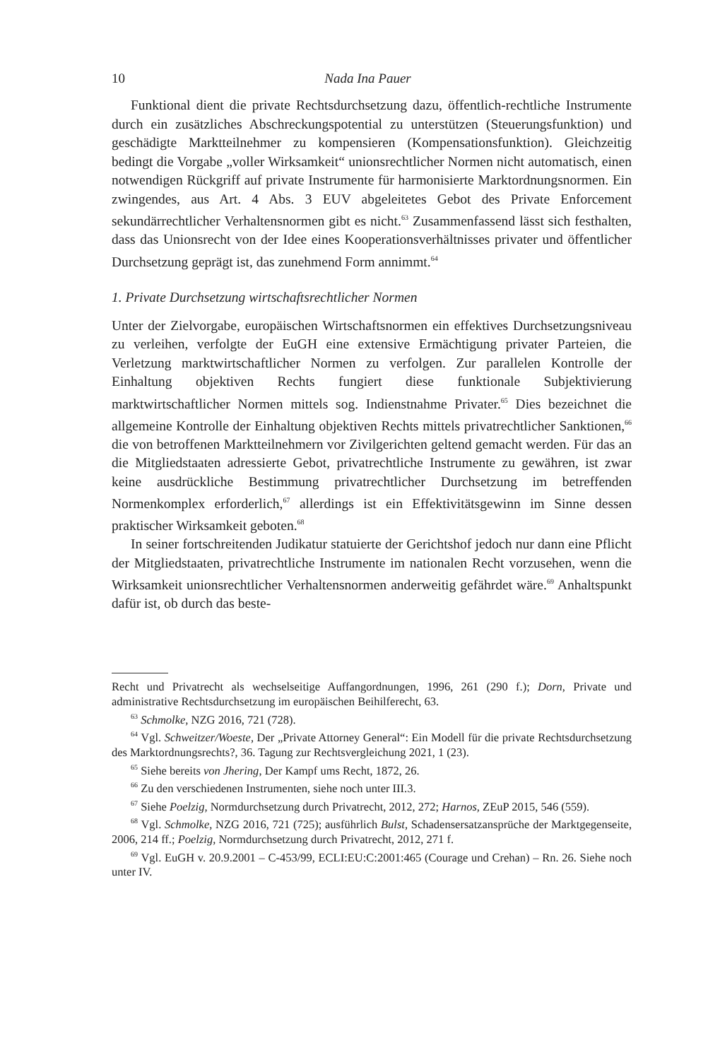10 Nada Ina Pauer
Funktional dient die private Rechtsdurchsetzung dazu, öffentlich-rechtliche Instrumente durch ein zusätzliches Abschreckungspotential zu unterstützen (Steuerungsfunktion) und geschädigte Marktteilnehmer zu kompensieren (Kompensationsfunktion). Gleichzeitig bedingt die Vorgabe „voller Wirksamkeit“ unionsrechtlicher Normen nicht automatisch, einen notwendigen Rückgriff auf private Instrumente für harmonisierte Marktordnungsnormen. Ein zwingendes, aus Art. 4 Abs. 3 EUV abgeleitetes Gebot des Private Enforcement sekundärrechtlicher Verhaltensnormen gibt es nicht.<sup>63</sup> Zusammenfassend lässt sich festhalten, dass das Unionsrecht von der Idee eines Kooperationsverhältnisses privater und öffentlicher Durchsetzung geprägt ist, das zunehmend Form annimmt.<sup>64</sup>
1. Private Durchsetzung wirtschaftsrechtlicher Normen
Unter der Zielvorgabe, europäischen Wirtschaftsnormen ein effektives Durchsetzungsniveau zu verleihen, verfolgte der EuGH eine extensive Ermächtigung privater Parteien, die Verletzung marktwirtschaftlicher Normen zu verfolgen. Zur parallelen Kontrolle der Einhaltung objektiven Rechts fungiert diese funktionale Subjektivierung marktwirtschaftlicher Normen mittels sog. Indienstnahme Privater.<sup>65</sup> Dies bezeichnet die allgemeine Kontrolle der Einhaltung objektiven Rechts mittels privatrechtlicher Sanktionen,<sup>66</sup> die von betroffenen Marktteilnehmern vor Zivilgerichten geltend gemacht werden. Für das an die Mitgliedstaaten adressierte Gebot, privatrechtliche Instrumente zu gewähren, ist zwar keine ausdrückliche Bestimmung privatrechtlicher Durchsetzung im betreffenden Normenkomplex erforderlich,<sup>67</sup> allerdings ist ein Effektivitätsgewinn im Sinne dessen praktischer Wirksamkeit geboten.<sup>68</sup>
In seiner fortschreitenden Judikatur statuierte der Gerichtshof jedoch nur dann eine Pflicht der Mitgliedstaaten, privatrechtliche Instrumente im nationalen Recht vorzusehen, wenn die Wirksamkeit unionsrechtlicher Verhaltensnormen anderweitig gefährdet wäre.<sup>69</sup> Anhaltspunkt dafür ist, ob durch das beste-
Recht und Privatrecht als wechselseitige Auffangordnungen, 1996, 261 (290 f.); Dorn, Private und administrative Rechtsdurchsetzung im europäischen Beihilferecht, 63.
<sup>63</sup> Schmolke, NZG 2016, 721 (728).
<sup>64</sup> Vgl. Schweitzer/Woeste, Der „Private Attorney General“: Ein Modell für die private Rechtsdurchsetzung des Marktordnungsrechts?, 36. Tagung zur Rechtsvergleichung 2021, 1 (23).
<sup>65</sup> Siehe bereits von Jhering, Der Kampf ums Recht, 1872, 26.
<sup>66</sup> Zu den verschiedenen Instrumenten, siehe noch unter III.3.
<sup>67</sup> Siehe Poelzig, Normdurchsetzung durch Privatrecht, 2012, 272; Harnos, ZEuP 2015, 546 (559).
<sup>68</sup> Vgl. Schmolke, NZG 2016, 721 (725); ausführlich Bulst, Schadensersatzansprüche der Marktgegenseite, 2006, 214 ff.; Poelzig, Normdurchsetzung durch Privatrecht, 2012, 271 f.
<sup>69</sup> Vgl. EuGH v. 20.9.2001 – C-453/99, ECLI:EU:C:2001:465 (Courage und Crehan) – Rn. 26. Siehe noch unter IV.